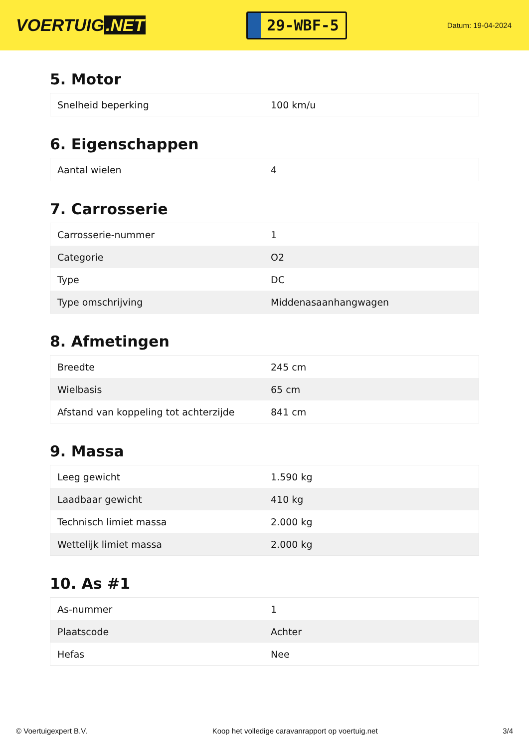VOERTUIG.NET
29-WBF-5
Datum: 19-04-2024
5. Motor
| Snelheid beperking | 100 km/u |
6. Eigenschappen
| Aantal wielen | 4 |
7. Carrosserie
| Carrosserie-nummer | 1 |
| Categorie | O2 |
| Type | DC |
| Type omschrijving | Middenasaanhangwagen |
8. Afmetingen
| Breedte | 245 cm |
| Wielbasis | 65 cm |
| Afstand van koppeling tot achterzijde | 841 cm |
9. Massa
| Leeg gewicht | 1.590 kg |
| Laadbaar gewicht | 410 kg |
| Technisch limiet massa | 2.000 kg |
| Wettelijk limiet massa | 2.000 kg |
10. As #1
| As-nummer | 1 |
| Plaatscode | Achter |
| Hefas | Nee |
© Voertuigexpert B.V. Koop het volledige caravanrapport op voertuig.net 3/4